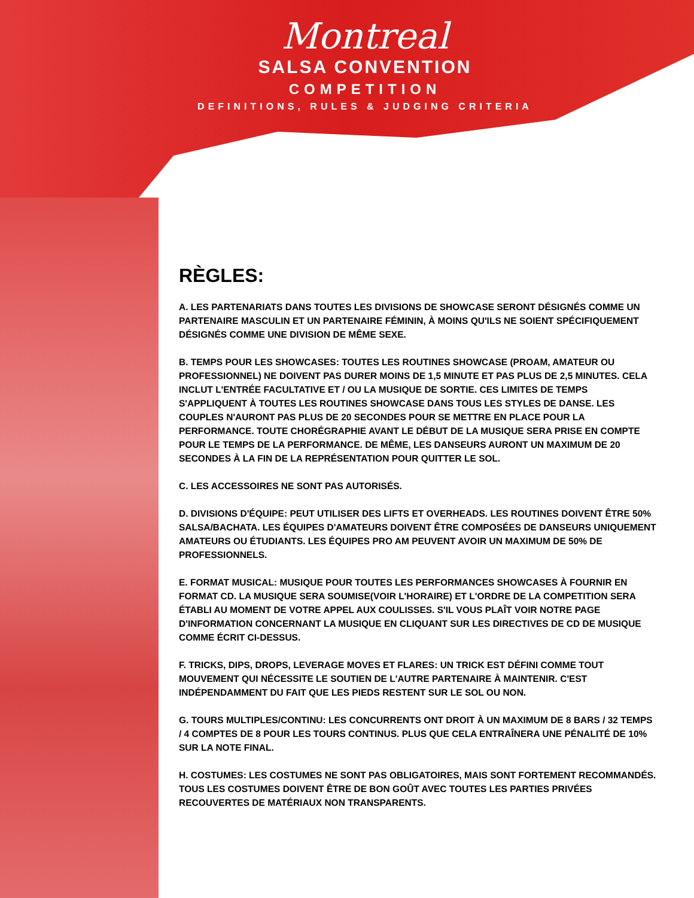Montreal
SALSA CONVENTION
COMPETITION
DEFINITIONS, RULES & JUDGING CRITERIA
RÈGLES:
A. LES PARTENARIATS DANS TOUTES LES DIVISIONS DE SHOWCASE SERONT DÉSIGNÉS COMME UN PARTENAIRE MASCULIN ET UN PARTENAIRE FÉMININ, À MOINS QU'ILS NE SOIENT SPÉCIFIQUEMENT DÉSIGNÉS COMME UNE DIVISION DE MÊME SEXE.
B. TEMPS POUR LES SHOWCASES: TOUTES LES ROUTINES SHOWCASE (PROAM, AMATEUR OU PROFESSIONNEL) NE DOIVENT PAS DURER MOINS DE 1,5 MINUTE ET PAS PLUS DE 2,5 MINUTES. CELA INCLUT L'ENTRÉE FACULTATIVE ET / OU LA MUSIQUE DE SORTIE. CES LIMITES DE TEMPS S'APPLIQUENT À TOUTES LES ROUTINES SHOWCASE DANS TOUS LES STYLES DE DANSE. LES COUPLES N'AURONT PAS PLUS DE 20 SECONDES POUR SE METTRE EN PLACE POUR LA PERFORMANCE. TOUTE CHORÉGRAPHIE AVANT LE DÉBUT DE LA MUSIQUE SERA PRISE EN COMPTE POUR LE TEMPS DE LA PERFORMANCE. DE MÊME, LES DANSEURS AURONT UN MAXIMUM DE 20 SECONDES À LA FIN DE LA REPRÉSENTATION POUR QUITTER LE SOL.
C. LES ACCESSOIRES NE SONT PAS AUTORISÉS.
D. DIVISIONS D'ÉQUIPE: PEUT UTILISER DES LIFTS ET OVERHEADS. LES ROUTINES DOIVENT ÊTRE 50% SALSA/BACHATA. LES ÉQUIPES D'AMATEURS DOIVENT ÊTRE COMPOSÉES DE DANSEURS UNIQUEMENT AMATEURS OU ÉTUDIANTS. LES ÉQUIPES PRO AM PEUVENT AVOIR UN MAXIMUM DE 50% DE PROFESSIONNELS.
E. FORMAT MUSICAL: MUSIQUE POUR TOUTES LES PERFORMANCES SHOWCASES À FOURNIR EN FORMAT CD. LA MUSIQUE SERA SOUMISE(VOIR L'HORAIRE) ET L'ORDRE DE LA COMPETITION SERA ÉTABLI AU MOMENT DE VOTRE APPEL AUX COULISSES. S'IL VOUS PLAÎT VOIR NOTRE PAGE D'INFORMATION CONCERNANT LA MUSIQUE EN CLIQUANT SUR LES DIRECTIVES DE CD DE MUSIQUE COMME ÉCRIT CI-DESSUS.
F. TRICKS, DIPS, DROPS, LEVERAGE MOVES ET FLARES: UN TRICK EST DÉFINI COMME TOUT MOUVEMENT QUI NÉCESSITE LE SOUTIEN DE L'AUTRE PARTENAIRE À MAINTENIR. C'EST INDÉPENDAMMENT DU FAIT QUE LES PIEDS RESTENT SUR LE SOL OU NON.
G. TOURS MULTIPLES/CONTINU: LES CONCURRENTS ONT DROIT À UN MAXIMUM DE 8 BARS / 32 TEMPS / 4 COMPTES DE 8 POUR LES TOURS CONTINUS. PLUS QUE CELA ENTRAÎNERA UNE PÉNALITÉ DE 10% SUR LA NOTE FINAL.
H. COSTUMES: LES COSTUMES NE SONT PAS OBLIGATOIRES, MAIS SONT FORTEMENT RECOMMANDÉS. TOUS LES COSTUMES DOIVENT ÊTRE DE BON GOÛT AVEC TOUTES LES PARTIES PRIVÉES RECOUVERTES DE MATÉRIAUX NON TRANSPARENTS.